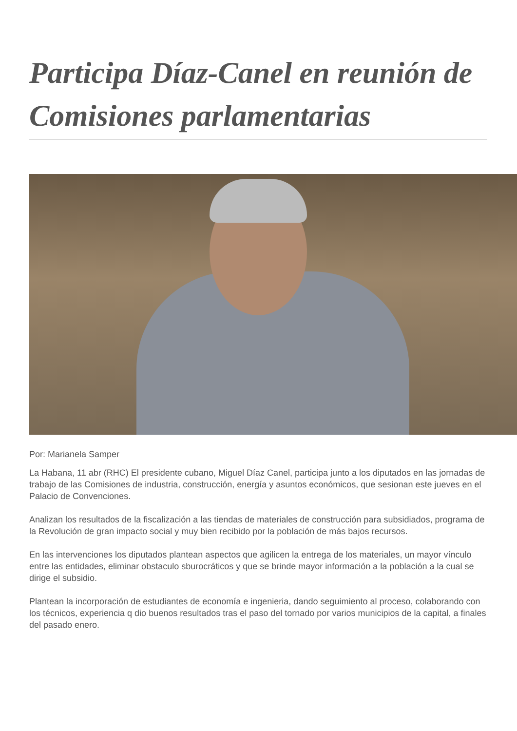Participa Díaz-Canel en reunión de Comisiones parlamentarias
Por: Marianela Samper
La Habana, 11 abr (RHC) El presidente cubano, Miguel Díaz Canel, participa junto a los diputados en las jornadas de trabajo de las Comisiones de industria, construcción, energía y asuntos económicos, que sesionan este jueves en el Palacio de Convenciones.
Analizan los resultados de la fiscalización a las tiendas de materiales de construcción para subsidiados, programa de la Revolución de gran impacto social y muy bien recibido por la población de más bajos recursos.
En las intervenciones los diputados plantean aspectos que agilicen la entrega de los materiales, un mayor vínculo entre las entidades, eliminar obstaculo sburocráticos y que se brinde mayor información a la población a la cual se dirige el subsidio.
Plantean la incorporación de estudiantes de economía e ingenieria, dando seguimiento al proceso, colaborando con los técnicos, experiencia q dio buenos resultados tras el paso del tornado por varios municipios de la capital, a finales del pasado enero.